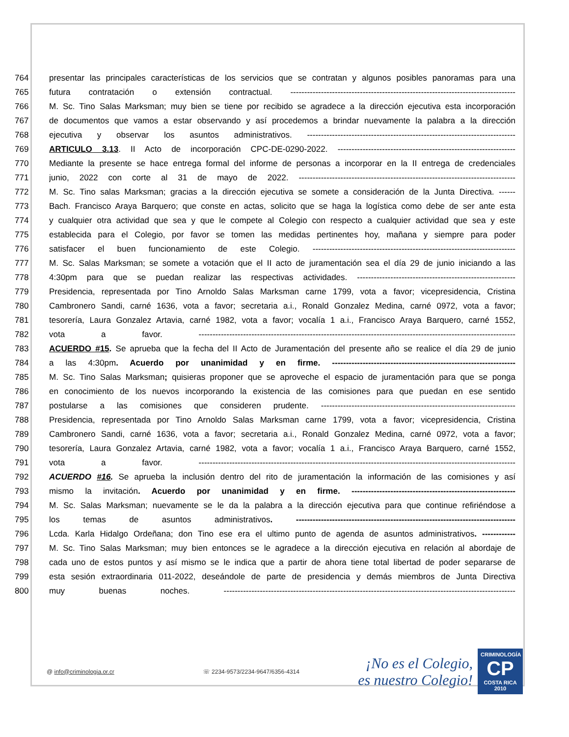764 presentar las principales características de los servicios que se contratan y algunos posibles panoramas para una
765 futura contratación o extensión contractual. ---------------------------------------------------------------------------------
766 M. Sc. Tino Salas Marksman; muy bien se tiene por recibido se agradece a la dirección ejecutiva esta incorporación
767 de documentos que vamos a estar observando y así procedemos a brindar nuevamente la palabra a la dirección
768 ejecutiva y observar los asuntos administrativos. ---------------------------------------------------------------------------
769 ARTICULO 3.13. II Acto de incorporación CPC-DE-0290-2022. ----------------------------------------------------------------
770 Mediante la presente se hace entrega formal del informe de personas a incorporar en la II entrega de credenciales
771 junio, 2022 con corte al 31 de mayo de 2022. ------------------------------------------------------------------------------
772 M. Sc. Tino salas Marksman; gracias a la dirección ejecutiva se somete a consideración de la Junta Directiva. ------
773 Bach. Francisco Araya Barquero; que conste en actas, solicito que se haga la logística como debe de ser ante esta
774 y cualquier otra actividad que sea y que le compete al Colegio con respecto a cualquier actividad que sea y este
775 establecida para el Colegio, por favor se tomen las medidas pertinentes hoy, mañana y siempre para poder
776 satisfacer el buen funcionamiento de este Colegio. -------------------------------------------------------------------------
777 M. Sc. Salas Marksman; se somete a votación que el II acto de juramentación sea el día 29 de junio iniciando a las
778 4:30pm para que se puedan realizar las respectivas actividades. ---------------------------------------------------------
779 Presidencia, representada por Tino Arnoldo Salas Marksman carne 1799, vota a favor; vicepresidencia, Cristina
780 Cambronero Sandi, carné 1636, vota a favor; secretaria a.i., Ronald Gonzalez Medina, carné 0972, vota a favor;
781 tesorería, Laura Gonzalez Artavia, carné 1982, vota a favor; vocalía 1 a.i., Francisco Araya Barquero, carné 1552,
782 vota a favor. ------------------------------------------------------------------------------------------------------------------
783 ACUERDO #15. Se aprueba que la fecha del II Acto de Juramentación del presente año se realice el día 29 de junio
784 a las 4:30pm. Acuerdo por unanimidad y en firme. ------------------------------------------------------------------
785 M. Sc. Tino Salas Marksman; quisieras proponer que se aproveche el espacio de juramentación para que se ponga
786 en conocimiento de los nuevos incorporando la existencia de las comisiones para que puedan en ese sentido
787 postularse a las comisiones que consideren prudente. ----------------------------------------------------------------------
788 Presidencia, representada por Tino Arnoldo Salas Marksman carne 1799, vota a favor; vicepresidencia, Cristina
789 Cambronero Sandi, carné 1636, vota a favor; secretaria a.i., Ronald Gonzalez Medina, carné 0972, vota a favor;
790 tesorería, Laura Gonzalez Artavia, carné 1982, vota a favor; vocalía 1 a.i., Francisco Araya Barquero, carné 1552,
791 vota a favor. ------------------------------------------------------------------------------------------------------------------
792 ACUERDO #16. Se aprueba la inclusión dentro del rito de juramentación la información de las comisiones y así
793 mismo la invitación. Acuerdo por unanimidad y en firme. -----------------------------------------------------------
794 M. Sc. Salas Marksman; nuevamente se le da la palabra a la dirección ejecutiva para que continue refiriéndose a
795 los temas de asuntos administrativos. -------------------------------------------------------------------------------
796 Lcda. Karla Hidalgo Ordeñana; don Tino ese era el ultimo punto de agenda de asuntos administrativos. ------------
797 M. Sc. Tino Salas Marksman; muy bien entonces se le agradece a la dirección ejecutiva en relación al abordaje de
798 cada uno de estos puntos y así mismo se le indica que a partir de ahora tiene total libertad de poder separarse de
799 esta sesión extraordinaria 011-2022, deseándole de parte de presidencia y demás miembros de Junta Directiva
800 muy buenas noches. ---------------------------------------------------------------------------------------------------------
@ info@criminologia.or.cr ☏ 2234-9573/2234-9647/6356-4314
¡No es el Colegio,
es nuestro Colegio!
CRIMINOLOGÍA
CP
COSTA RICA 2010